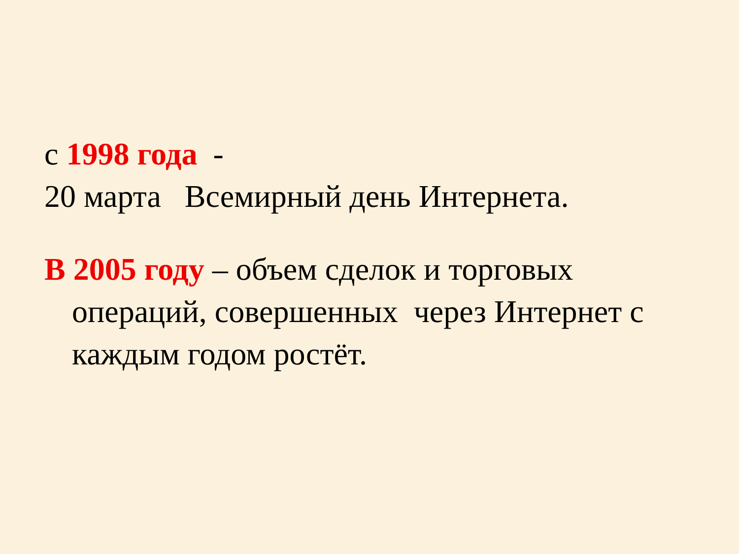с 1998 года -
20 марта Всемирный день Интернета.
В 2005 году – объем сделок и торговых операций, совершенных через Интернет с каждым годом ростёт.